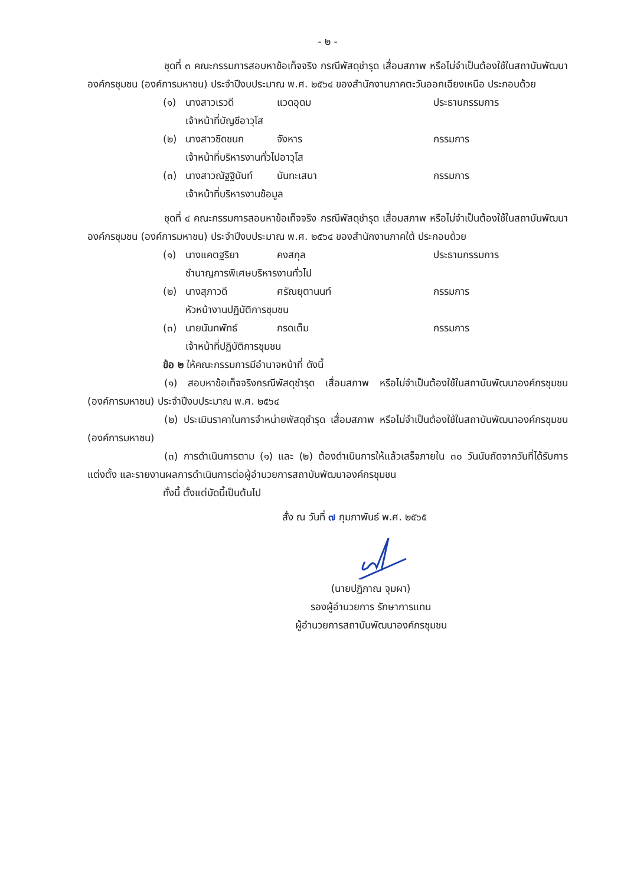- ๒ -
ชุดที่ ๓ คณะกรรมการสอบหาข้อเท็จจริง กรณีพัสดุชำรุด เสื่อมสภาพ หรือไม่จำเป็นต้องใช้ในสถาบันพัฒนาองค์กรชุมชน (องค์การมหาชน) ประจำปีงบประมาณ พ.ศ. ๒๕๖๔ ของสำนักงานภาคตะวันออกเฉียงเหนือ ประกอบด้วย
| (๑) | นางสาวเรวดี | แวดอุดม | ประธานกรรมการ |
| | เจ้าหน้าที่บัญชีอาวุโส | | |
| (๒) | นางสาวชิดชนก | จังหาร | กรรมการ |
| | เจ้าหน้าที่บริหารงานทั่วไปอาวุโส | | |
| (๓) | นางสาวณัฐฐินันท์ | นันทะเสนา | กรรมการ |
| | เจ้าหน้าที่บริหารงานข้อมูล | | |
ชุดที่ ๔ คณะกรรมการสอบหาข้อเท็จจริง กรณีพัสดุชำรุด เสื่อมสภาพ หรือไม่จำเป็นต้องใช้ในสถาบันพัฒนาองค์กรชุมชน (องค์การมหาชน) ประจำปีงบประมาณ พ.ศ. ๒๕๖๔ ของสำนักงานภาคใต้ ประกอบด้วย
| (๑) | นางแคตฐริยา | คงสกุล | ประธานกรรมการ |
| | ชำนาญการพิเศษบริหารงานทั่วไป | | |
| (๒) | นางสุภาวดี | ศรัณยุตานนท์ | กรรมการ |
| | หัวหน้างานปฏิบัติการชุมชน | | |
| (๓) | นายนันทพัทธ์ | กรดเต็ม | กรรมการ |
| | เจ้าหน้าที่ปฏิบัติการชุมชน | | |
ข้อ ๒ ให้คณะกรรมการมีอำนาจหน้าที่ ดังนี้
(๑) สอบหาข้อเท็จจริงกรณีพัสดุชำรุด เสื่อมสภาพ หรือไม่จำเป็นต้องใช้ในสถาบันพัฒนาองค์กรชุมชน (องค์การมหาชน) ประจำปีงบประมาณ พ.ศ. ๒๕๖๔
(๒) ประเมินราคาในการจำหน่ายพัสดุชำรุด เสื่อมสภาพ หรือไม่จำเป็นต้องใช้ในสถาบันพัฒนาองค์กรชุมชน (องค์การมหาชน)
(๓) การดำเนินการตาม (๑) และ (๒) ต้องดำเนินการให้แล้วเสร็จภายใน ๓๐ วันนับถัดจากวันที่ได้รับการแต่งตั้ง และรายงานผลการดำเนินการต่อผู้อำนวยการสถาบันพัฒนาองค์กรชุมชน
ทั้งนี้ ตั้งแต่บัดนี้เป็นต้นไป
สั่ง ณ วันที่ ๗ กุมภาพันธ์ พ.ศ. ๒๕๖๕
(นายปฏิภาณ จุมผา)
รองผู้อำนวยการ รักษาการแทน
ผู้อำนวยการสถาบันพัฒนาองค์กรชุมชน